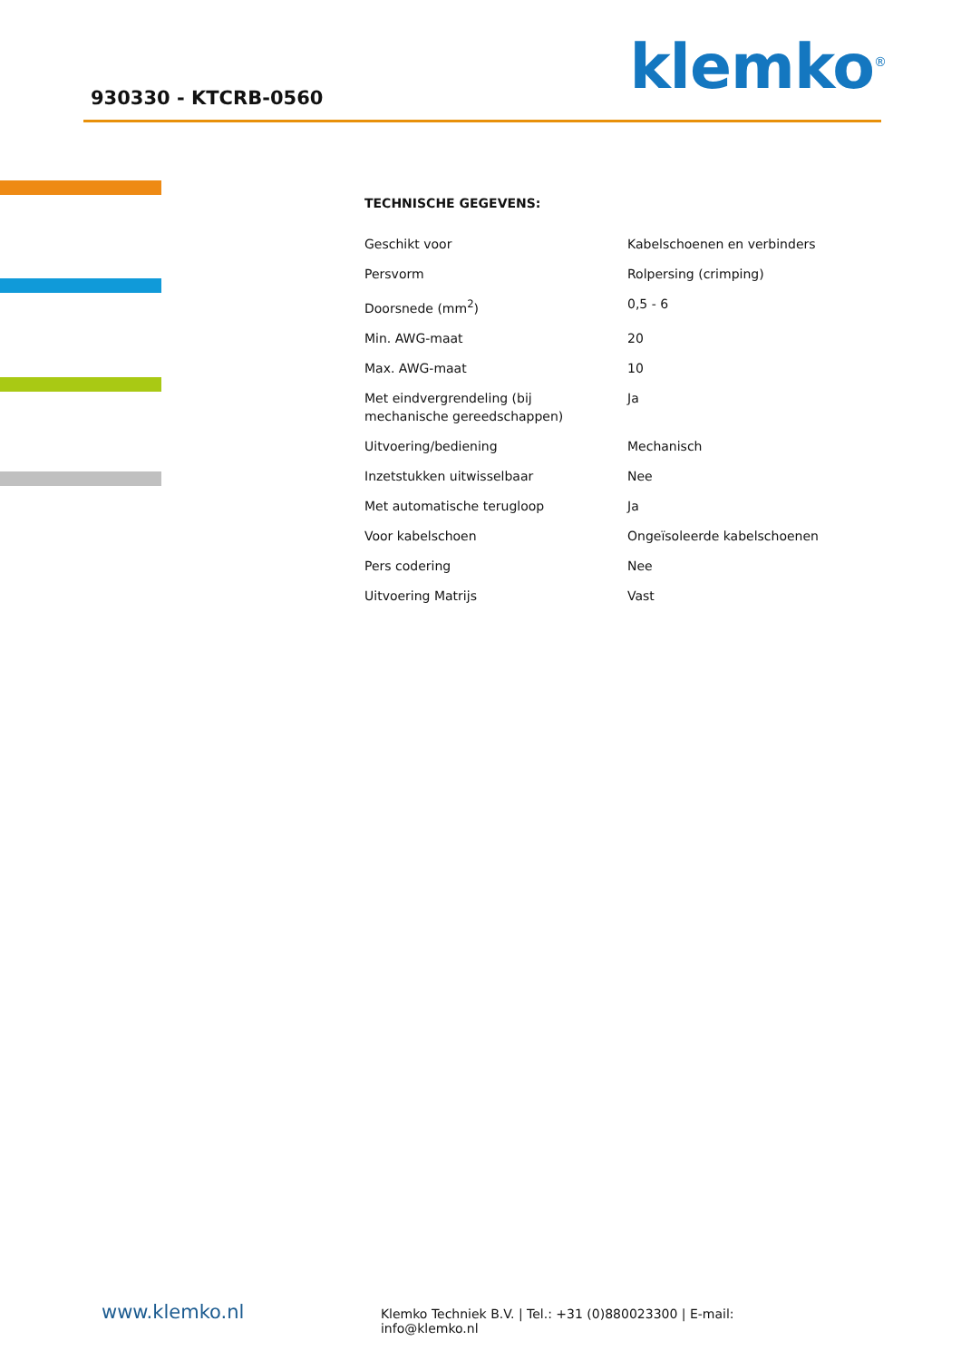930330 - KTCRB-0560 klemko<sup>®</sup>
TECHNISCHE GEGEVENS:
| Geschikt voor | Kabelschoenen en verbinders |
| Persvorm | Rolpersing (crimping) |
| Doorsnede (mm<sup>2</sup>) | 0,5 - 6 |
| Min. AWG-maat | 20 |
| Max. AWG-maat | 10 |
| Met eindvergrendeling (bij mechanische gereedschappen) | Ja |
| Uitvoering/bediening | Mechanisch |
| Inzetstukken uitwisselbaar | Nee |
| Met automatische terugloop | Ja |
| Voor kabelschoen | Ongeïsoleerde kabelschoenen |
| Pers codering | Nee |
| Uitvoering Matrijs | Vast |
www.klemko.nl Klemko Techniek B.V. | Tel.: +31 (0)880023300 | E-mail: info@klemko.nl